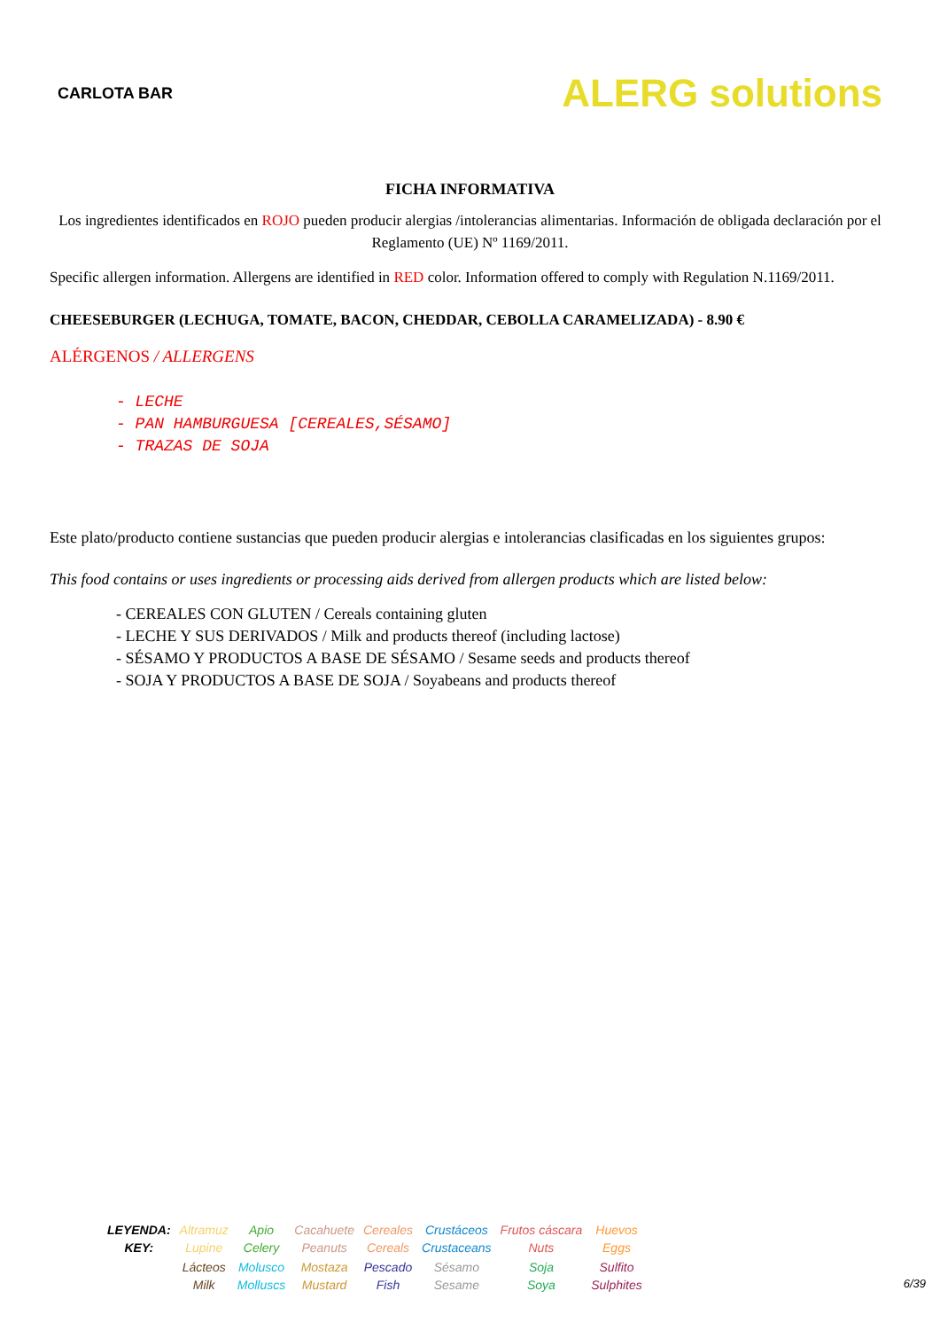CARLOTA BAR
ALERG solutions
FICHA INFORMATIVA
Los ingredientes identificados en ROJO pueden producir alergias /intolerancias alimentarias. Información de obligada declaración por el Reglamento (UE) Nº 1169/2011.
Specific allergen information. Allergens are identified in RED color. Information offered to comply with Regulation N.1169/2011.
CHEESEBURGER (LECHUGA, TOMATE, BACON, CHEDDAR, CEBOLLA CARAMELIZADA) - 8.90 €
ALÉRGENOS / ALLERGENS
- LECHE
- PAN HAMBURGUESA [CEREALES,SÉSAMO]
- TRAZAS DE SOJA
Este plato/producto contiene sustancias que pueden producir alergias e intolerancias clasificadas en los siguientes grupos:
This food contains or uses ingredients or processing aids derived from allergen products which are listed below:
- CEREALES CON GLUTEN / Cereals containing gluten
- LECHE Y SUS DERIVADOS / Milk and products thereof (including lactose)
- SÉSAMO Y PRODUCTOS A BASE DE SÉSAMO / Sesame seeds and products thereof
- SOJA Y PRODUCTOS A BASE DE SOJA / Soyabeans and products thereof
| LEYENDA: KEY: | Altramuz Lupine | Apio Celery | Cacahuete Peanuts | Cereales Cereals | Crustáceos Crustaceans | Frutos cáscara Nuts | Huevos Eggs |
| | Lácteos Milk | Molusco Molluscs | Mostaza Mustard | Pescado Fish | Sésamo Sesame | Soja Soya | Sulfito Sulphites |
6/39